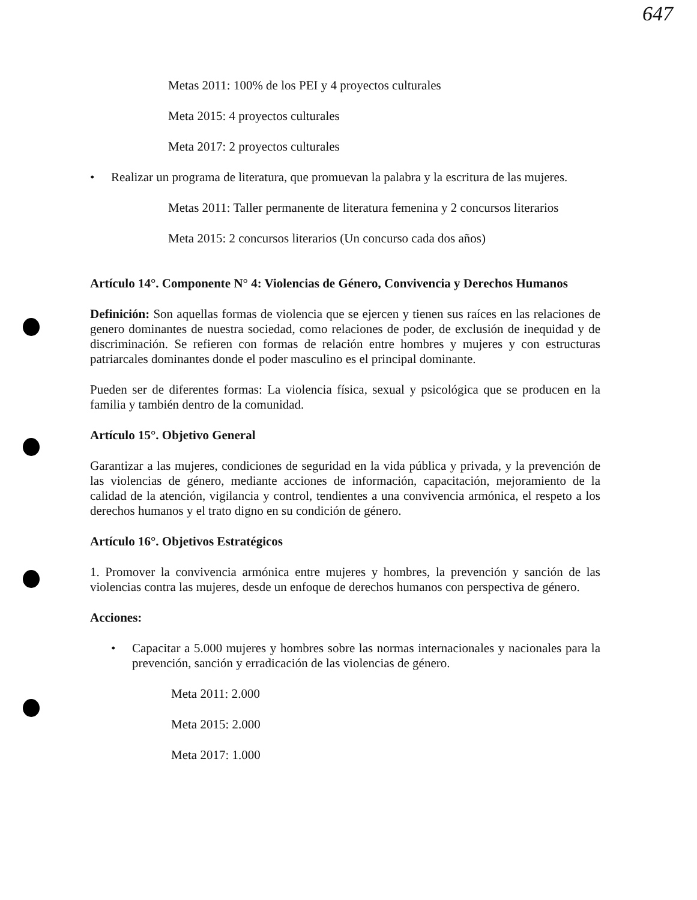647
Metas 2011: 100% de los PEI y 4 proyectos culturales
Meta 2015: 4 proyectos culturales
Meta 2017: 2 proyectos culturales
• Realizar un programa de literatura, que promuevan la palabra y la escritura de las mujeres.
Metas 2011: Taller permanente de literatura femenina y 2 concursos literarios
Meta 2015: 2 concursos literarios (Un concurso cada dos años)
Artículo 14°. Componente N° 4: Violencias de Género, Convivencia y Derechos Humanos
Definición: Son aquellas formas de violencia que se ejercen y tienen sus raíces en las relaciones de genero dominantes de nuestra sociedad, como relaciones de poder, de exclusión de inequidad y de discriminación. Se refieren con formas de relación entre hombres y mujeres y con estructuras patriarcales dominantes donde el poder masculino es el principal dominante.
Pueden ser de diferentes formas: La violencia física, sexual y psicológica que se producen en la familia y también dentro de la comunidad.
Artículo 15°. Objetivo General
Garantizar a las mujeres, condiciones de seguridad en la vida pública y privada, y la prevención de las violencias de género, mediante acciones de información, capacitación, mejoramiento de la calidad de la atención, vigilancia y control, tendientes a una convivencia armónica, el respeto a los derechos humanos y el trato digno en su condición de género.
Artículo 16°. Objetivos Estratégicos
1. Promover la convivencia armónica entre mujeres y hombres, la prevención y sanción de las violencias contra las mujeres, desde un enfoque de derechos humanos con perspectiva de género.
Acciones:
• Capacitar a 5.000 mujeres y hombres sobre las normas internacionales y nacionales para la prevención, sanción y erradicación de las violencias de género.
Meta 2011: 2.000
Meta 2015: 2.000
Meta 2017: 1.000